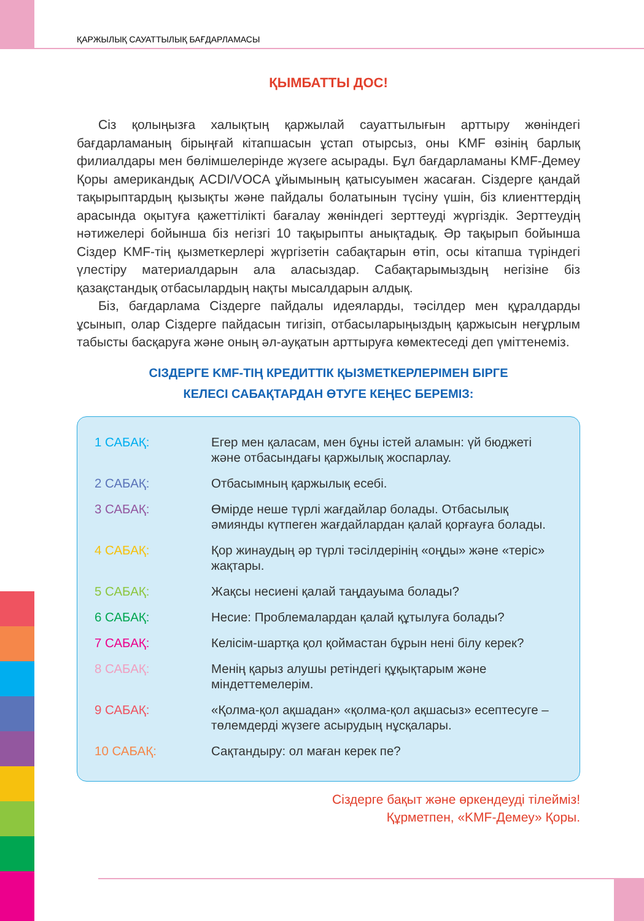ҚАРЖЫЛЫҚ САУАТТЫЛЫҚ БАҒДАРЛАМАСЫ
ҚЫМБАТТЫ ДОС!
Сіз қолыңызға халықтың қаржылай сауаттылығын арттыру жөніндегі бағдарламаның бірыңғай кітапшасын ұстап отырсыз, оны KMF өзінің барлық филиалдары мен бөлімшелерінде жүзеге асырады. Бұл бағдарламаны KMF-Демеу Қоры американдық ACDI/VOCA ұйымының қатысуымен жасаған. Сіздерге қандай тақырыптардың қызықты және пайдалы болатынын түсіну үшін, біз клиенттердің арасында оқытуға қажеттілікті бағалау жөніндегі зерттеуді жүргіздік. Зерттеудің нәтижелері бойынша біз негізгі 10 тақырыпты анықтадық. Әр тақырып бойынша Сіздер KMF-тің қызметкерлері жүргізетін сабақтарын өтіп, осы кітапша түріндегі үлестіру материалдарын ала аласыздар. Сабақтарымыздың негізіне біз қазақстандық отбасылардың нақты мысалдарын алдық.
Біз, бағдарлама Сіздерге пайдалы идеяларды, тәсілдер мен құралдарды ұсынып, олар Сіздерге пайдасын тигізіп, отбасыларыңыздың қаржысын неғұрлым табысты басқаруға және оның әл-ауқатын арттыруға көмектеседі деп үміттенеміз.
СІЗДЕРГЕ KMF-ТІҢ КРЕДИТТІК ҚЫЗМЕТКЕРЛЕРІМЕН БІРГЕ
КЕЛЕСІ САБАҚТАРДАН ӨТУГЕ КЕҢЕС БЕРЕМІЗ:
| 1 САБАҚ: | Егер мен қаласам, мен бұны істей аламын: үй бюджеті және отбасындағы қаржылық жоспарлау. |
| 2 САБАҚ: | Отбасымның қаржылық есебі. |
| 3 САБАҚ: | Өмірде неше түрлі жағдайлар болады. Отбасылық əмиянды күтпеген жағдайлардан қалай қорғауға болады. |
| 4 САБАҚ: | Қор жинаудың әр түрлі тәсілдерінің «оңды» және «теріс» жақтары. |
| 5 САБАҚ: | Жақсы несиені қалай таңдауыма болады? |
| 6 САБАҚ: | Несие: Проблемалардан қалай құтылуға болады? |
| 7 САБАҚ: | Келісім-шартқа қол қоймастан бұрын нені білу керек? |
| 8 САБАҚ: | Менің қарыз алушы ретіндегі құқықтарым және міндеттемелерім. |
| 9 САБАҚ: | «Қолма-қол ақшадан» «қолма-қол ақшасыз» есептесуге – төлемдерді жүзеге асырудың нұсқалары. |
| 10 САБАҚ: | Сақтандыру: ол маған керек пе? |
Сіздерге бақыт және өркендеуді тілейміз!
Құрметпен, «KMF-Демеу» Қоры.